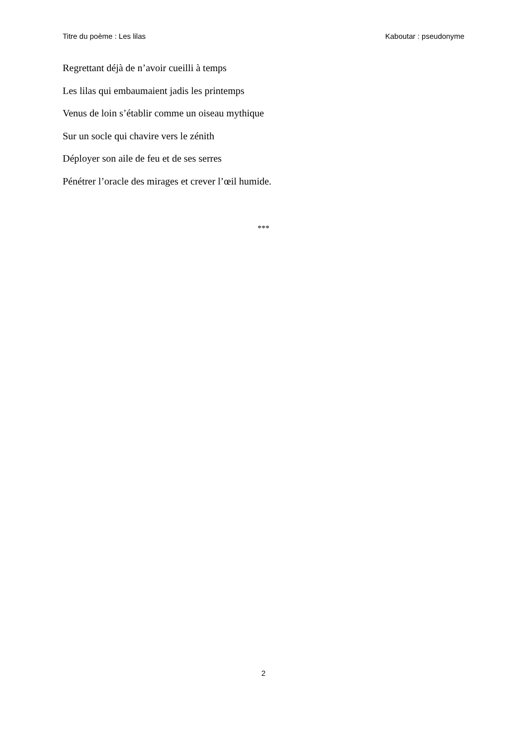Titre du poème : Les lilas Kaboutar : pseudonyme
Regrettant déjà de n’avoir cueilli à temps
Les lilas qui embaumaient jadis les printemps
Venus de loin s’établir comme un oiseau mythique
Sur un socle qui chavire vers le zénith
Déployer son aile de feu et de ses serres
Pénétrer l’oracle des mirages et crever l’œil humide.
***
2